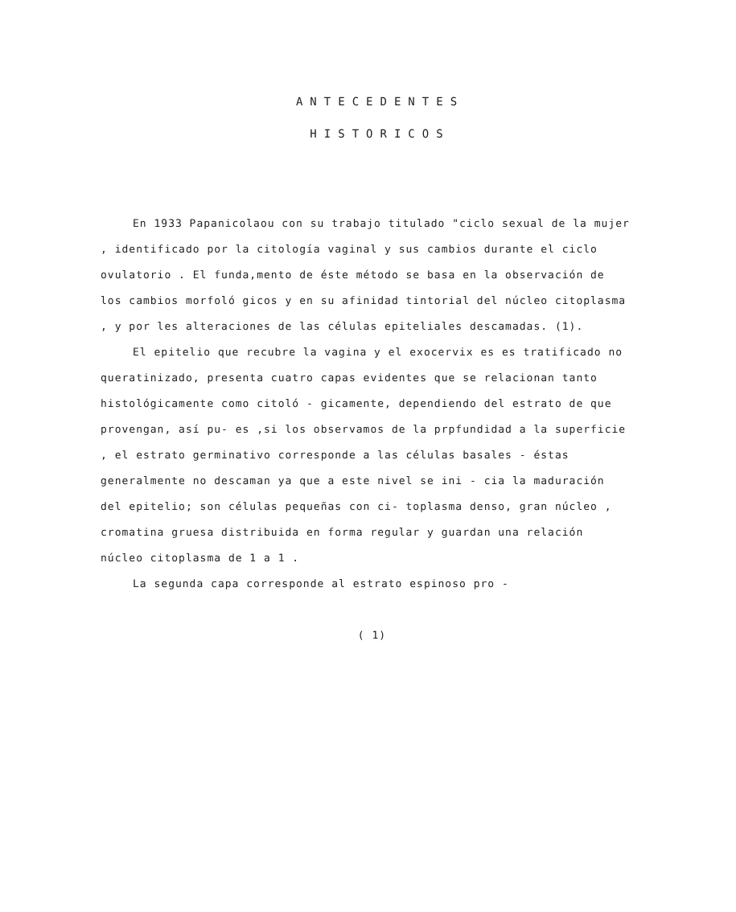ANTECEDENTES
HISTORICOS
En 1933 Papanicolaou con su trabajo titulado "ciclo sexual de la mujer , identificado por la citología vaginal y sus cambios durante el ciclo ovulatorio . El funda,mento de éste método se basa en la observación de los cambios morfoló gicos y en su afinidad tintorial del núcleo citoplasma , y por les alteraciones de las células epiteliales descamadas. (1).
El epitelio que recubre la vagina y el exocervix es es tratificado no queratinizado, presenta cuatro capas evidentes que se relacionan tanto histológicamente como citoló - gicamente, dependiendo del estrato de que provengan, así pu- es ,si los observamos de la prpfundidad a la superficie , el estrato germinativo corresponde a las células basales - éstas generalmente no descaman ya que a este nivel se ini - cia la maduración del epitelio; son células pequeñas con ci- toplasma denso, gran núcleo , cromatina gruesa distribuida en forma regular y guardan una relación núcleo citoplasma de 1 a 1 .
La segunda capa corresponde al estrato espinoso pro -
( 1)